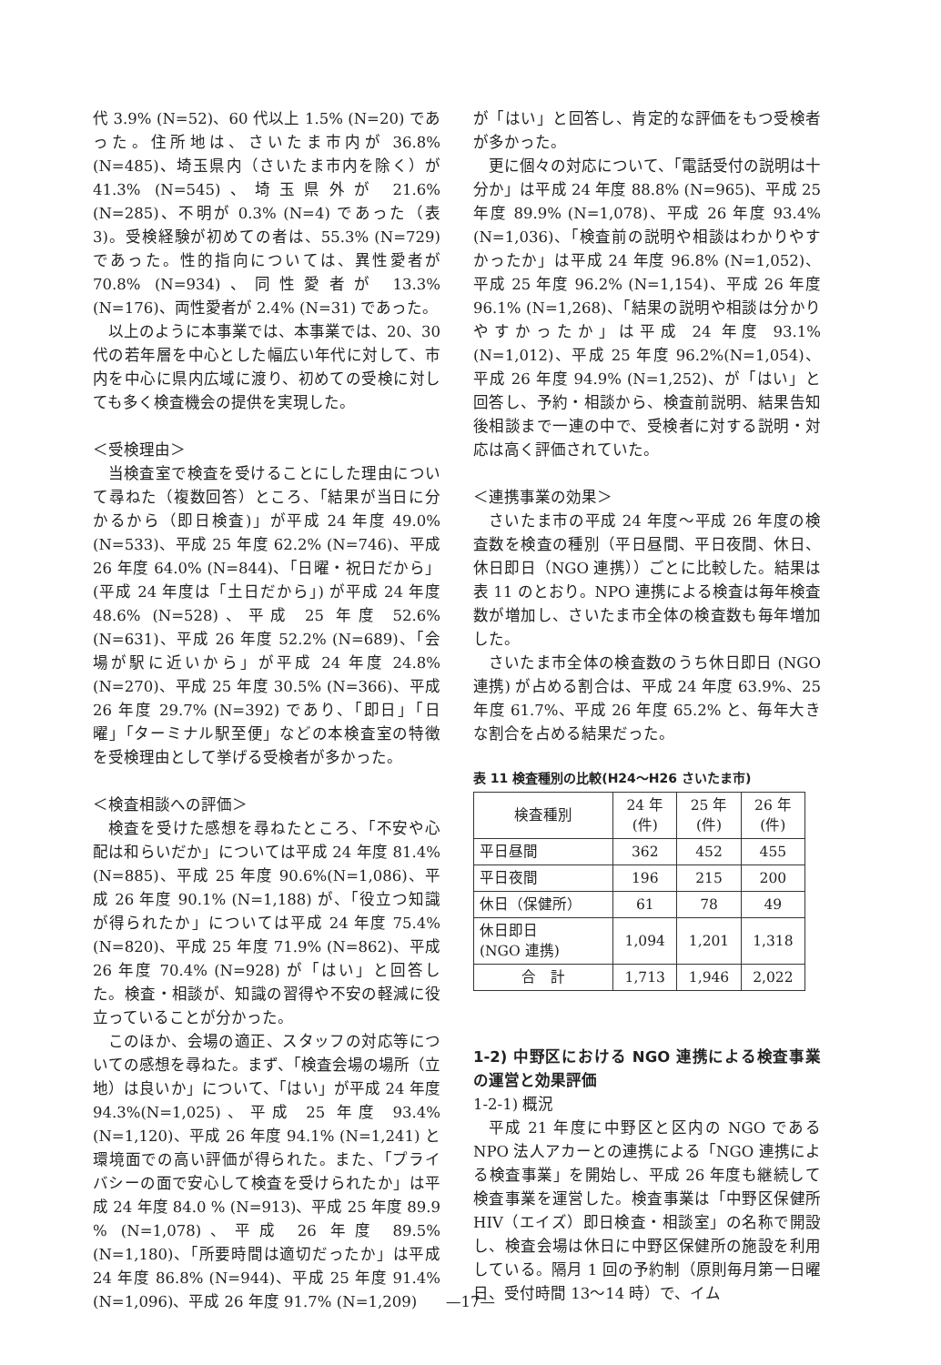代 3.9% (N=52)、60 代以上 1.5% (N=20) であった。住所地は、さいたま市内が 36.8% (N=485)、埼玉県内（さいたま市内を除く）が 41.3% (N=545)、埼玉県外が 21.6% (N=285)、不明が 0.3% (N=4) であった（表 3)。受検経験が初めての者は、55.3% (N=729) であった。性的指向については、異性愛者が 70.8% (N=934)、同性愛者が 13.3% (N=176)、両性愛者が 2.4% (N=31) であった。
以上のように本事業では、本事業では、20、30 代の若年層を中心とした幅広い年代に対して、市内を中心に県内広域に渡り、初めての受検に対しても多く検査機会の提供を実現した。
＜受検理由＞
当検査室で検査を受けることにした理由について尋ねた（複数回答）ところ、「結果が当日に分かるから（即日検査)」が平成 24 年度 49.0% (N=533)、平成 25 年度 62.2% (N=746)、平成 26 年度 64.0% (N=844)、「日曜・祝日だから」(平成 24 年度は「土日だから」) が平成 24 年度 48.6% (N=528)、平成 25 年度 52.6% (N=631)、平成 26 年度 52.2% (N=689)、「会場が駅に近いから」が平成 24 年度 24.8% (N=270)、平成 25 年度 30.5% (N=366)、平成 26 年度 29.7% (N=392) であり、「即日」「日曜」「ターミナル駅至便」などの本検査室の特徴を受検理由として挙げる受検者が多かった。
＜検査相談への評価＞
検査を受けた感想を尋ねたところ、「不安や心配は和らいだか」については平成 24 年度 81.4%(N=885)、平成 25 年度 90.6%(N=1,086)、平成 26 年度 90.1% (N=1,188) が、「役立つ知識が得られたか」については平成 24 年度 75.4% (N=820)、平成 25 年度 71.9% (N=862)、平成 26 年度 70.4% (N=928) が「はい」と回答した。検査・相談が、知識の習得や不安の軽減に役立っていることが分かった。
このほか、会場の適正、スタッフの対応等についての感想を尋ねた。まず、「検査会場の場所（立地）は良いか」について、「はい」が平成 24 年度 94.3%(N=1,025)、平成 25 年度 93.4% (N=1,120)、平成 26 年度 94.1% (N=1,241) と環境面での高い評価が得られた。また、「プライバシーの面で安心して検査を受けられたか」は平成 24 年度 84.0 % (N=913)、平成 25 年度 89.9 % (N=1,078)、平成 26 年度 89.5% (N=1,180)、「所要時間は適切だったか」は平成 24 年度 86.8% (N=944)、平成 25 年度 91.4% (N=1,096)、平成 26 年度 91.7% (N=1,209)
が「はい」と回答し、肯定的な評価をもつ受検者が多かった。
更に個々の対応について、「電話受付の説明は十分か」は平成 24 年度 88.8% (N=965)、平成 25 年度 89.9% (N=1,078)、平成 26 年度 93.4% (N=1,036)、「検査前の説明や相談はわかりやすかったか」は平成 24 年度 96.8% (N=1,052)、平成 25 年度 96.2% (N=1,154)、平成 26 年度 96.1% (N=1,268)、「結果の説明や相談は分かりやすかったか」は平成 24 年度 93.1%(N=1,012)、平成 25 年度 96.2%(N=1,054)、平成 26 年度 94.9% (N=1,252)、が「はい」と回答し、予約・相談から、検査前説明、結果告知後相談まで一連の中で、受検者に対する説明・対応は高く評価されていた。
＜連携事業の効果＞
さいたま市の平成 24 年度～平成 26 年度の検査数を検査の種別（平日昼間、平日夜間、休日、休日即日（NGO 連携））ごとに比較した。結果は表 11 のとおり。NPO 連携による検査は毎年検査数が増加し、さいたま市全体の検査数も毎年増加した。
さいたま市全体の検査数のうち休日即日 (NGO 連携) が占める割合は、平成 24 年度 63.9%、25 年度 61.7%、平成 26 年度 65.2% と、毎年大きな割合を占める結果だった。
表 11 検査種別の比較(H24～H26 さいたま市)
| 検査種別 | 24 年 (件) | 25 年 (件) | 26 年 (件) |
| --- | --- | --- | --- |
| 平日昼間 | 362 | 452 | 455 |
| 平日夜間 | 196 | 215 | 200 |
| 休日（保健所） | 61 | 78 | 49 |
| 休日即日 (NGO 連携) | 1,094 | 1,201 | 1,318 |
| 合 計 | 1,713 | 1,946 | 2,022 |
1-2) 中野区における NGO 連携による検査事業の運営と効果評価
1-2-1) 概況
平成 21 年度に中野区と区内の NGO である NPO 法人アカーとの連携による「NGO 連携による検査事業」を開始し、平成 26 年度も継続して検査事業を運営した。検査事業は「中野区保健所 HIV（エイズ）即日検査・相談室」の名称で開設し、検査会場は休日に中野区保健所の施設を利用している。隔月 1 回の予約制（原則毎月第一日曜日、受付時間 13～14 時）で、イム
—17—